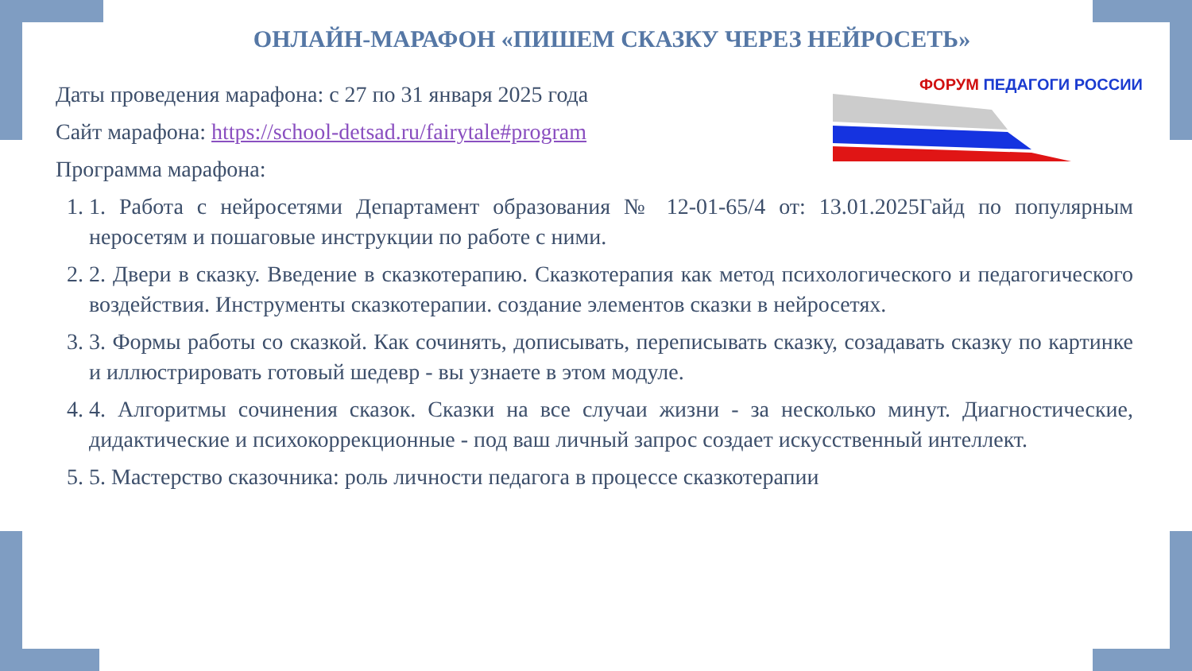ОНЛАЙН-МАРАФОН «ПИШЕМ СКАЗКУ ЧЕРЕЗ НЕЙРОСЕТЬ»
ФОРУМ ПЕДАГОГИ РОССИИ
Даты проведения марафона: с 27 по 31 января 2025 года
Сайт марафона: https://school-detsad.ru/fairytale#program
Программа марафона:
1. 1. Работа с нейросетями Департамент образования № 12-01-65/4 от: 13.01.2025Гайд по популярным неросетям и пошаговые инструкции по работе с ними.
2. 2. Двери в сказку. Введение в сказкотерапию. Сказкотерапия как метод психологического и педагогического воздействия. Инструменты сказкотерапии. создание элементов сказки в нейросетях.
3. 3. Формы работы со сказкой. Как сочинять, дописывать, переписывать сказку, созадавать сказку по картинке и иллюстрировать готовый шедевр - вы узнаете в этом модуле.
4. 4. Алгоритмы сочинения сказок. Сказки на все случаи жизни - за несколько минут. Диагностические, дидактические и психокоррекционные - под ваш личный запрос создает искусственный интеллект.
5. 5. Мастерство сказочника: роль личности педагога в процессе сказкотерапии